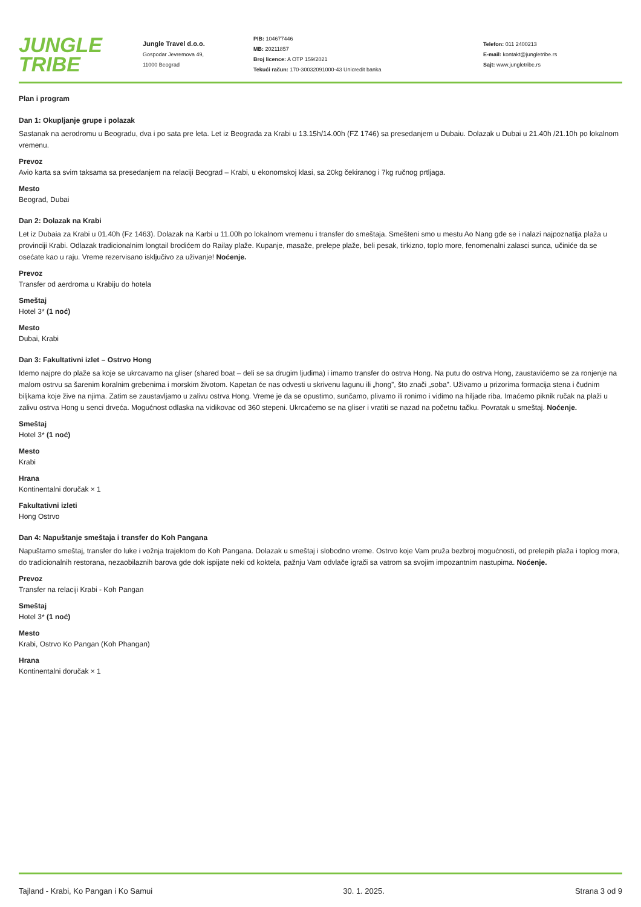JUNGLE
TRIBE
Jungle Travel d.o.o.
Gospodar Jevremova 49,
11000 Beograd
PIB: 104677446
MB: 20211857
Broj licence: A OTP 159/2021
Tekući račun: 170-30032091000-43 Unicredit banka
Telefon: 011 2400213
E-mail: kontakt@jungletribe.rs
Sajt: www.jungletribe.rs
Plan i program
Dan 1: Okupljanje grupe i polazak
Sastanak na aerodromu u Beogradu, dva i po sata pre leta. Let iz Beograda za Krabi u 13.15h/14.00h (FZ 1746) sa presedanjem u Dubaiu. Dolazak u Dubai u 21.40h /21.10h po lokalnom vremenu.
Prevoz
Avio karta sa svim taksama sa presedanjem na relaciji Beograd – Krabi, u ekonomskoj klasi, sa 20kg čekiranog i 7kg ručnog prtljaga.
Mesto
Beograd, Dubai
Dan 2: Dolazak na Krabi
Let iz Dubaia za Krabi u 01.40h (Fz 1463). Dolazak na Karbi u 11.00h po lokalnom vremenu i transfer do smeštaja. Smešteni smo u mestu Ao Nang gde se i nalazi najpoznatija plaža u provinciji Krabi. Odlazak tradicionalnim longtail brodićem do Railay plaže. Kupanje, masaže, prelepe plaže, beli pesak, tirkizno, toplo more, fenomenalni zalasci sunca, učiniće da se osećate kao u raju. Vreme rezervisano isključivo za uživanje! Noćenje.
Prevoz
Transfer od aerdroma u Krabiju do hotela
Smeštaj
Hotel 3* (1 noć)
Mesto
Dubai, Krabi
Dan 3: Fakultativni izlet – Ostrvo Hong
Idemo najpre do plaže sa koje se ukrcavamo na gliser (shared boat – deli se sa drugim ljudima) i imamo transfer do ostrva Hong. Na putu do ostrva Hong, zaustavićemo se za ronjenje na malom ostrvu sa šarenim koralnim grebenima i morskim životom. Kapetan će nas odvesti u skrivenu lagunu ili „hong”, što znači „soba”. Uživamo u prizorima formacija stena i čudnim biljkama koje žive na njima. Zatim se zaustavljamo u zalivu ostrva Hong. Vreme je da se opustimo, sunčamo, plivamo ili ronimo i vidimo na hiljade riba. Imaćemo piknik ručak na plaži u zalivu ostrva Hong u senci drveća. Mogućnost odlaska na vidikovac od 360 stepeni. Ukrcaćemo se na gliser i vratiti se nazad na početnu tačku. Povratak u smeštaj. Noćenje.
Smeštaj
Hotel 3* (1 noć)
Mesto
Krabi
Hrana
Kontinentalni doručak × 1
Fakultativni izleti
Hong Ostrvo
Dan 4: Napuštanje smeštaja i transfer do Koh Pangana
Napuštamo smeštaj, transfer do luke i vožnja trajektom do Koh Pangana. Dolazak u smeštaj i slobodno vreme. Ostrvo koje Vam pruža bezbroj mogućnosti, od prelepih plaža i toplog mora, do tradicionalnih restorana, nezaobilaznih barova gde dok ispijate neki od koktela, pažnju Vam odvlače igrači sa vatrom sa svojim impozantnim nastupima. Noćenje.
Prevoz
Transfer na relaciji Krabi - Koh Pangan
Smeštaj
Hotel 3* (1 noć)
Mesto
Krabi, Ostrvo Ko Pangan (Koh Phangan)
Hrana
Kontinentalni doručak × 1
Tajland - Krabi, Ko Pangan i Ko Samui 30. 1. 2025. Strana 3 od 9